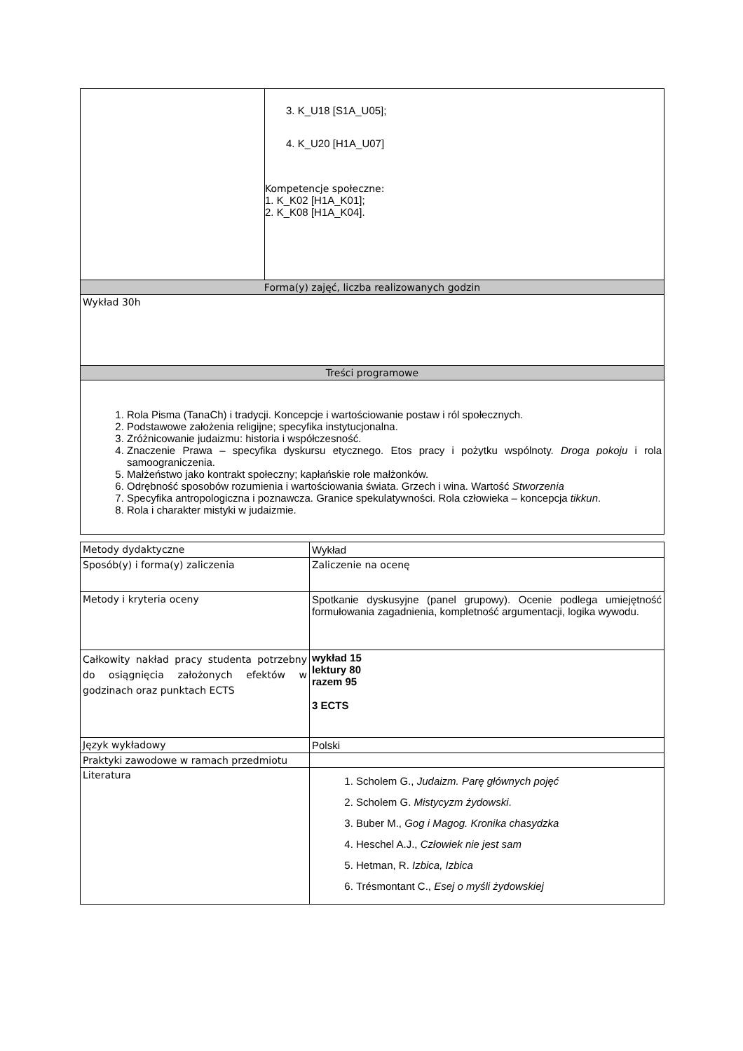| | 3. K_U18 [S1A_U05]; 4. K_U20 [H1A_U07] Kompetencje społeczne: 1. K_K02 [H1A_K01]; 2. K_K08 [H1A_K04]. |
| Forma(y) zajęć, liczba realizowanych godzin | |
| Wykład 30h | |
| Treści programowe | |
| 1. Rola Pisma (TanaCh) i tradycji. Koncepcje i wartościowanie postaw i ról społecznych. 2. Podstawowe założenia religijne; specyfika instytucjonalna. 3. Zróżnicowanie judaizmu: historia i współczesność. 4. Znaczenie Prawa – specyfika dyskursu etycznego. Etos pracy i pożytku wspólnoty. Droga pokoju i rola samoograniczenia. 5. Małżeństwo jako kontrakt społeczny; kapłańskie role małżonków. 6. Odrębność sposobów rozumienia i wartościowania świata. Grzech i wina. Wartość Stworzenia 7. Specyfika antropologiczna i poznawcza. Granice spekulatywności. Rola człowieka – koncepcja tikkun . 8. Rola i charakter mistyki w judaizmie. | |
| Metody dydaktyczne | Wykład |
| Sposób(y) i forma(y) zaliczenia | Zaliczenie na ocenę |
| Metody i kryteria oceny | Spotkanie dyskusyjne (panel grupowy). Ocenie podlega umiejętność formułowania zagadnienia, kompletność argumentacji, logika wywodu. |
| Całkowity nakład pracy studenta potrzebny do osiągnięcia założonych efektów w godzinach oraz punktach ECTS | wykład 15 lektury 80 razem 95 3 ECTS |
| Język wykładowy | Polski |
| Praktyki zawodowe w ramach przedmiotu | |
| Literatura | 1. Scholem G., Judaizm. Parę głównych pojęć 2. Scholem G. Mistycyzm żydowski . 3. Buber M., Gog i Magog. Kronika chasydzka 4. Heschel A.J., Człowiek nie jest sam 5. Hetman, R. Izbica, Izbica 6. Trésmontant C., Esej o myśli żydowskiej |